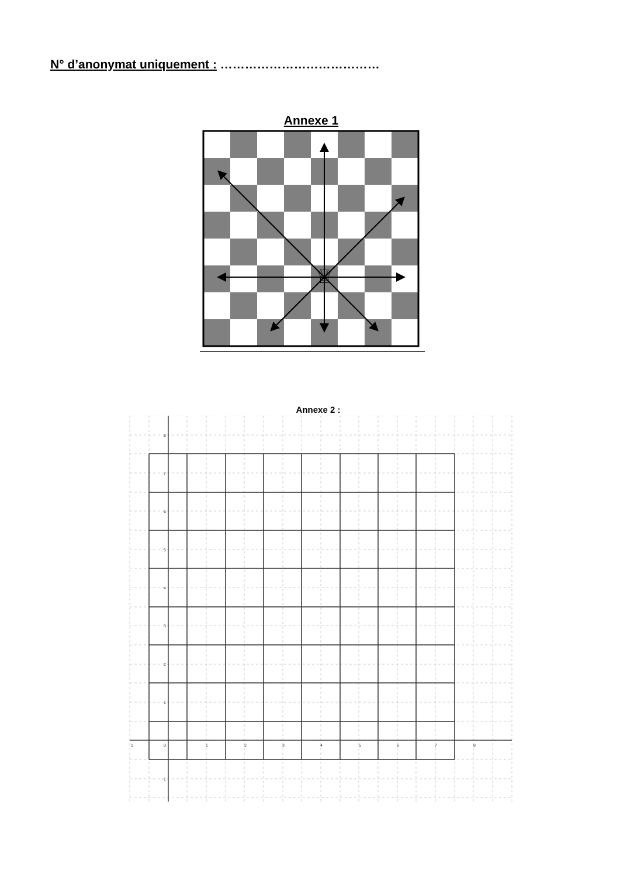N° d’anonymat uniquement : …………………………………
Annexe 1
♕
Annexe 2 :
8
7
6
5
4
3
2
1
0
−1
1
1
2
3
4
5
6
7
8